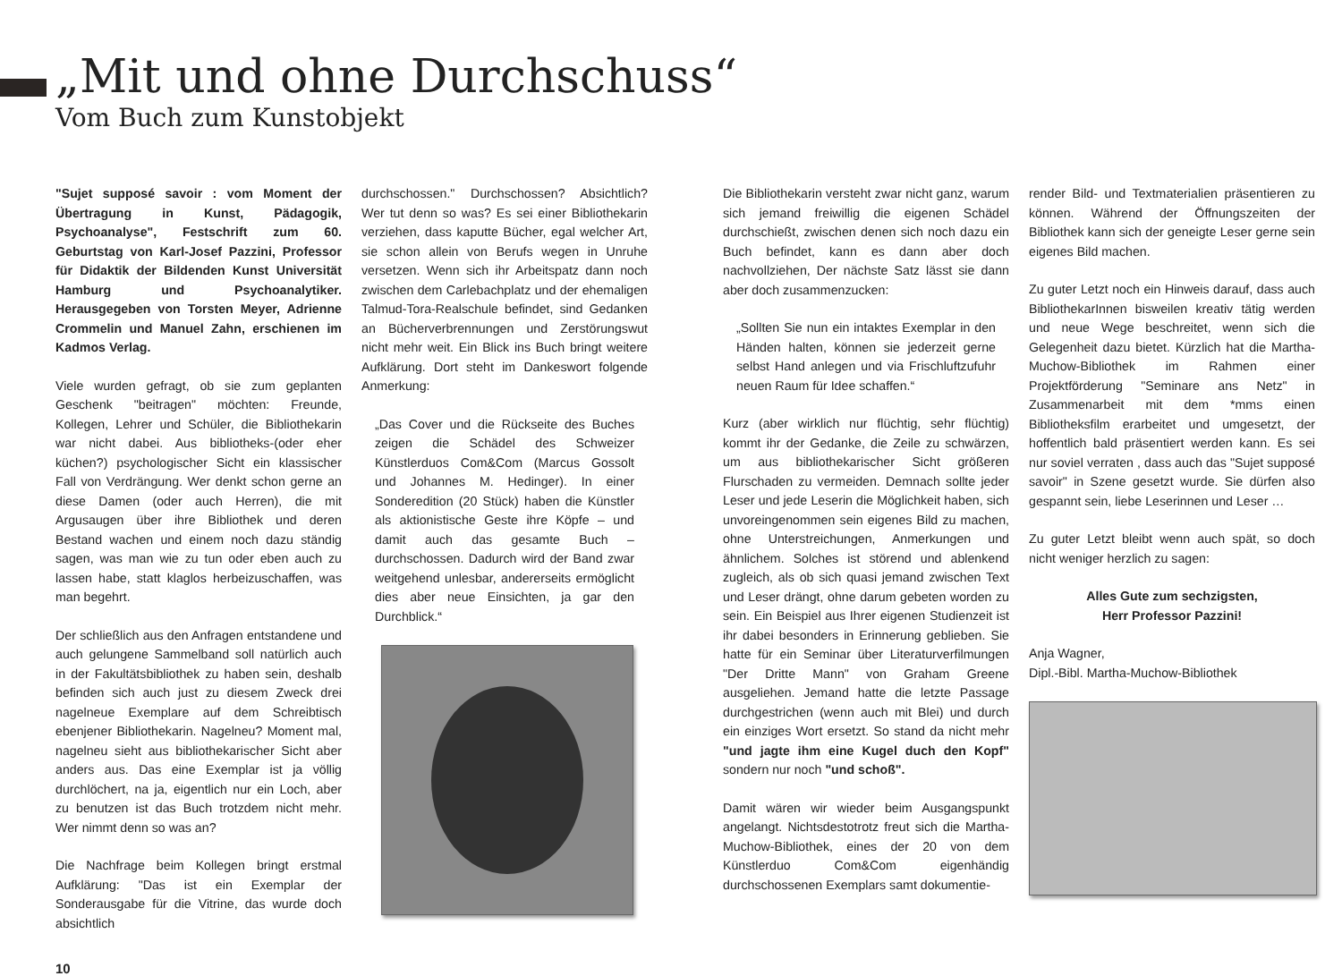„Mit und ohne Durchschuss“
Vom Buch zum Kunstobjekt
"Sujet supposé savoir : vom Moment der Übertragung in Kunst, Pädagogik, Psychoanalyse", Festschrift zum 60. Geburtstag von Karl-Josef Pazzini, Professor für Didaktik der Bildenden Kunst Universität Hamburg und Psychoanalytiker. Herausgegeben von Torsten Meyer, Adrienne Crommelin und Manuel Zahn, erschienen im Kadmos Verlag.
Viele wurden gefragt, ob sie zum geplanten Geschenk "beitragen" möchten: Freunde, Kollegen, Lehrer und Schüler, die Bibliothekarin war nicht dabei. Aus bibliotheks-(oder eher küchen?) psychologischer Sicht ein klassischer Fall von Verdrängung. Wer denkt schon gerne an diese Damen (oder auch Herren), die mit Argusaugen über ihre Bibliothek und deren Bestand wachen und einem noch dazu ständig sagen, was man wie zu tun oder eben auch zu lassen habe, statt klaglos herbeizuschaffen, was man begehrt.
Der schließlich aus den Anfragen entstandene und auch gelungene Sammelband soll natürlich auch in der Fakultätsbibliothek zu haben sein, deshalb befinden sich auch just zu diesem Zweck drei nagelneue Exemplare auf dem Schreibtisch ebenjener Bibliothekarin. Nagelneu? Moment mal, nagelneu sieht aus bibliothekarischer Sicht aber anders aus. Das eine Exemplar ist ja völlig durchlöchert, na ja, eigentlich nur ein Loch, aber zu benutzen ist das Buch trotzdem nicht mehr. Wer nimmt denn so was an?
Die Nachfrage beim Kollegen bringt erstmal Aufklärung: "Das ist ein Exemplar der Sonderausgabe für die Vitrine, das wurde doch absichtlich
durchschossen." Durchschossen? Absichtlich? Wer tut denn so was? Es sei einer Bibliothekarin verziehen, dass kaputte Bücher, egal welcher Art, sie schon allein von Berufs wegen in Unruhe versetzen. Wenn sich ihr Arbeitspatz dann noch zwischen dem Carlebachplatz und der ehemaligen Talmud-Tora-Realschule befindet, sind Gedanken an Bücherverbrennungen und Zerstörungswut nicht mehr weit. Ein Blick ins Buch bringt weitere Aufklärung. Dort steht im Dankeswort folgende Anmerkung:
„Das Cover und die Rückseite des Buches zeigen die Schädel des Schweizer Künstlerduos Com&Com (Marcus Gossolt und Johannes M. Hedinger). In einer Sonderedition (20 Stück) haben die Künstler als aktionistische Geste ihre Köpfe – und damit auch das gesamte Buch – durchschossen. Dadurch wird der Band zwar weitgehend unlesbar, andererseits ermöglicht dies aber neue Einsichten, ja gar den Durchblick.“
Die Bibliothekarin versteht zwar nicht ganz, warum sich jemand freiwillig die eigenen Schädel durchschießt, zwischen denen sich noch dazu ein Buch befindet, kann es dann aber doch nachvollziehen, Der nächste Satz lässt sie dann aber doch zusammenzucken:
„Sollten Sie nun ein intaktes Exemplar in den Händen halten, können sie jederzeit gerne selbst Hand anlegen und via Frischluftzufuhr neuen Raum für Idee schaffen.“
Kurz (aber wirklich nur flüchtig, sehr flüchtig) kommt ihr der Gedanke, die Zeile zu schwärzen, um aus bibliothekarischer Sicht größeren Flurschaden zu vermeiden. Demnach sollte jeder Leser und jede Leserin die Möglichkeit haben, sich unvoreingenommen sein eigenes Bild zu machen, ohne Unterstreichungen, Anmerkungen und ähnlichem. Solches ist störend und ablenkend zugleich, als ob sich quasi jemand zwischen Text und Leser drängt, ohne darum gebeten worden zu sein. Ein Beispiel aus Ihrer eigenen Studienzeit ist ihr dabei besonders in Erinnerung geblieben. Sie hatte für ein Seminar über Literaturverfilmungen "Der Dritte Mann" von Graham Greene ausgeliehen. Jemand hatte die letzte Passage durchgestrichen (wenn auch mit Blei) und durch ein einziges Wort ersetzt. So stand da nicht mehr "und jagte ihm eine Kugel duch den Kopf" sondern nur noch "und schoß".
Damit wären wir wieder beim Ausgangspunkt angelangt. Nichtsdestotrotz freut sich die Martha-Muchow-Bibliothek, eines der 20 von dem Künstlerduo Com&Com eigenhändig durchschossenen Exemplars samt dokumentie-
render Bild- und Textmaterialien präsentieren zu können. Während der Öffnungszeiten der Bibliothek kann sich der geneigte Leser gerne sein eigenes Bild machen.
Zu guter Letzt noch ein Hinweis darauf, dass auch BibliothekarInnen bisweilen kreativ tätig werden und neue Wege beschreitet, wenn sich die Gelegenheit dazu bietet. Kürzlich hat die Martha-Muchow-Bibliothek im Rahmen einer Projektförderung "Seminare ans Netz" in Zusammenarbeit mit dem *mms einen Bibliotheksfilm erarbeitet und umgesetzt, der hoffentlich bald präsentiert werden kann. Es sei nur soviel verraten , dass auch das "Sujet supposé savoir" in Szene gesetzt wurde. Sie dürfen also gespannt sein, liebe Leserinnen und Leser …
Zu guter Letzt bleibt wenn auch spät, so doch nicht weniger herzlich zu sagen:
Alles Gute zum sechzigsten,
Herr Professor Pazzini!
Anja Wagner,
Dipl.-Bibl. Martha-Muchow-Bibliothek
10